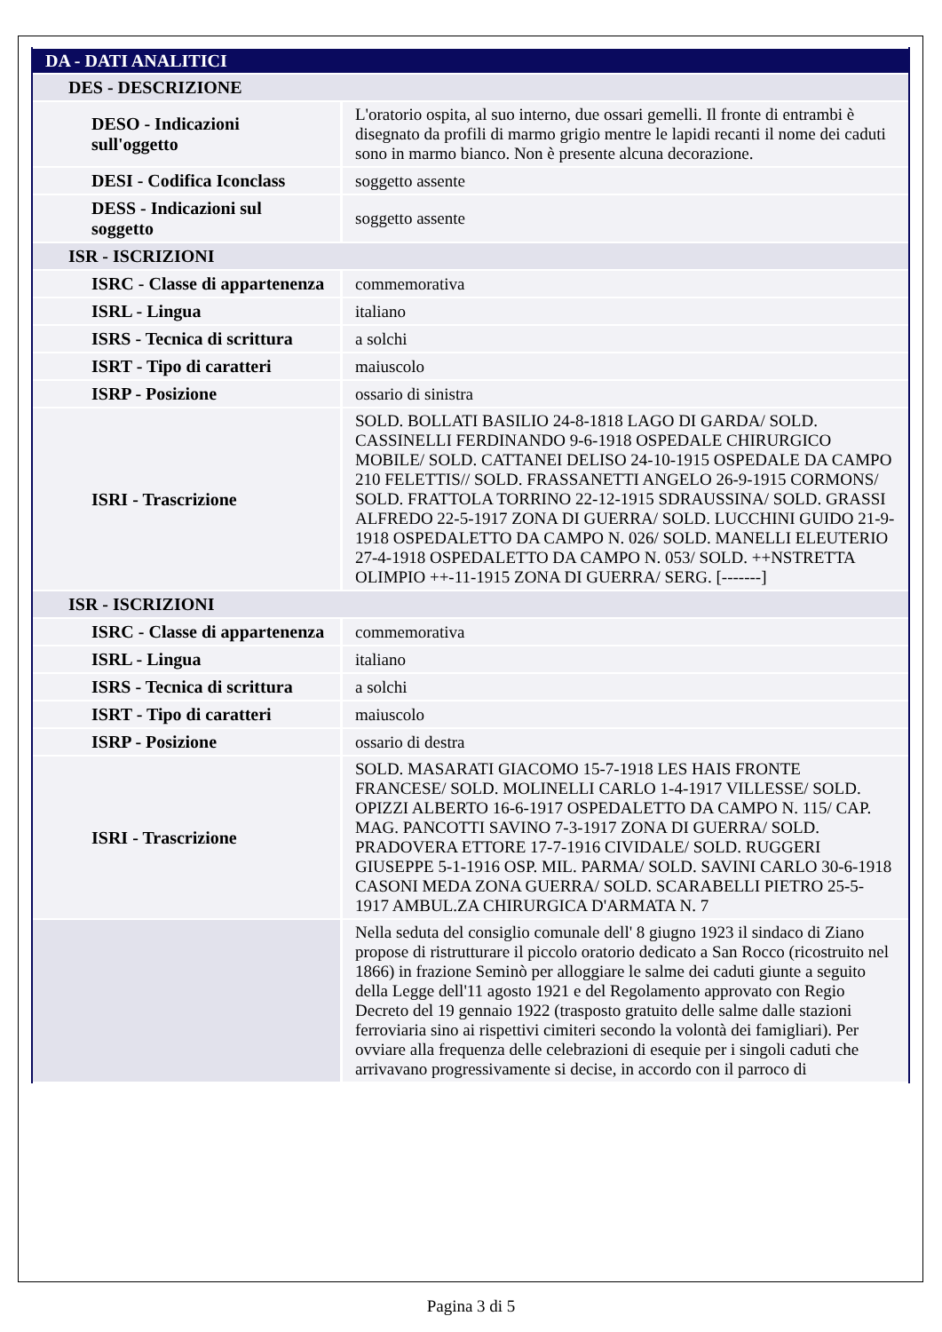| DA - DATI ANALITICI | |
| DES - DESCRIZIONE | |
| DESO - Indicazioni sull'oggetto | L'oratorio ospita, al suo interno, due ossari gemelli. Il fronte di entrambi è disegnato da profili di marmo grigio mentre le lapidi recanti il nome dei caduti sono in marmo bianco. Non è presente alcuna decorazione. |
| DESI - Codifica Iconclass | soggetto assente |
| DESS - Indicazioni sul soggetto | soggetto assente |
| ISR - ISCRIZIONI | |
| ISRC - Classe di appartenenza | commemorativa |
| ISRL - Lingua | italiano |
| ISRS - Tecnica di scrittura | a solchi |
| ISRT - Tipo di caratteri | maiuscolo |
| ISRP - Posizione | ossario di sinistra |
| ISRI - Trascrizione | SOLD. BOLLATI BASILIO 24-8-1818 LAGO DI GARDA/ SOLD. CASSINELLI FERDINANDO 9-6-1918 OSPEDALE CHIRURGICO MOBILE/ SOLD. CATTANEI DELISO 24-10-1915 OSPEDALE DA CAMPO 210 FELETTIS// SOLD. FRASSANETTI ANGELO 26-9-1915 CORMONS/ SOLD. FRATTOLA TORRINO 22-12-1915 SDRAUSSINA/ SOLD. GRASSI ALFREDO 22-5-1917 ZONA DI GUERRA/ SOLD. LUCCHINI GUIDO 21-9-1918 OSPEDALETTO DA CAMPO N. 026/ SOLD. MANELLI ELEUTERIO 27-4-1918 OSPEDALETTO DA CAMPO N. 053/ SOLD. ++NSTRETTA OLIMPIO ++-11-1915 ZONA DI GUERRA/ SERG. [-------] |
| ISR - ISCRIZIONI | |
| ISRC - Classe di appartenenza | commemorativa |
| ISRL - Lingua | italiano |
| ISRS - Tecnica di scrittura | a solchi |
| ISRT - Tipo di caratteri | maiuscolo |
| ISRP - Posizione | ossario di destra |
| ISRI - Trascrizione | SOLD. MASARATI GIACOMO 15-7-1918 LES HAIS FRONTE FRANCESE/ SOLD. MOLINELLI CARLO 1-4-1917 VILLESSE/ SOLD. OPIZZI ALBERTO 16-6-1917 OSPEDALETTO DA CAMPO N. 115/ CAP. MAG. PANCOTTI SAVINO 7-3-1917 ZONA DI GUERRA/ SOLD. PRADOVERA ETTORE 17-7-1916 CIVIDALE/ SOLD. RUGGERI GIUSEPPE 5-1-1916 OSP. MIL. PARMA/ SOLD. SAVINI CARLO 30-6-1918 CASONI MEDA ZONA GUERRA/ SOLD. SCARABELLI PIETRO 25-5-1917 AMBUL.ZA CHIRURGICA D'ARMATA N. 7 |
| | Nella seduta del consiglio comunale dell' 8 giugno 1923 il sindaco di Ziano propose di ristrutturare il piccolo oratorio dedicato a San Rocco (ricostruito nel 1866) in frazione Seminò per alloggiare le salme dei caduti giunte a seguito della Legge dell'11 agosto 1921 e del Regolamento approvato con Regio Decreto del 19 gennaio 1922 (trasposto gratuito delle salme dalle stazioni ferroviaria sino ai rispettivi cimiteri secondo la volontà dei famigliari). Per ovviare alla frequenza delle celebrazioni di esequie per i singoli caduti che arrivavano progressivamente si decise, in accordo con il parroco di |
Pagina 3 di 5